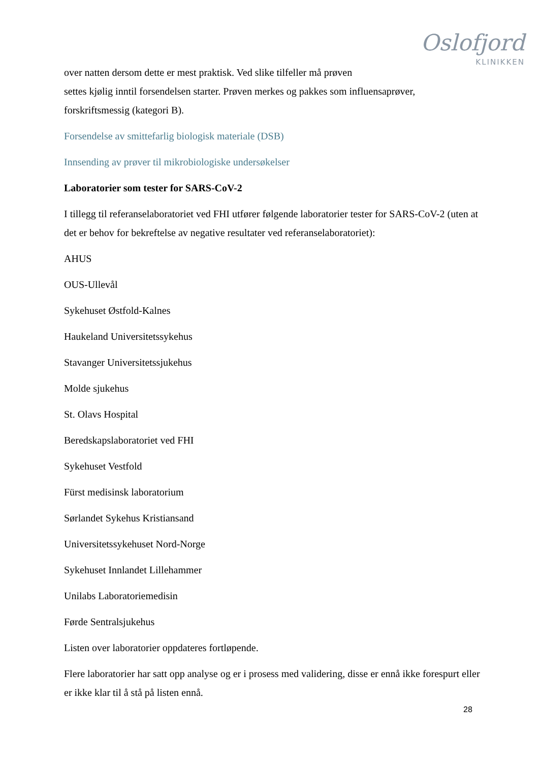Oslofjord
KLINIKKEN
over natten dersom dette er mest praktisk. Ved slike tilfeller må prøven
settes kjølig inntil forsendelsen starter. Prøven merkes og pakkes som influensaprøver,
forskriftsmessig (kategori B).
Forsendelse av smittefarlig biologisk materiale (DSB)
Innsending av prøver til mikrobiologiske undersøkelser
Laboratorier som tester for SARS-CoV-2
I tillegg til referanselaboratoriet ved FHI utfører følgende laboratorier tester for SARS-CoV-2 (uten at det er behov for bekreftelse av negative resultater ved referanselaboratoriet):
AHUS
OUS-Ullevål
Sykehuset Østfold-Kalnes
Haukeland Universitetssykehus
Stavanger Universitetssjukehus
Molde sjukehus
St. Olavs Hospital
Beredskapslaboratoriet ved FHI
Sykehuset Vestfold
Fürst medisinsk laboratorium
Sørlandet Sykehus Kristiansand
Universitetssykehuset Nord-Norge
Sykehuset Innlandet Lillehammer
Unilabs Laboratoriemedisin
Førde Sentralsjukehus
Listen over laboratorier oppdateres fortløpende.
Flere laboratorier har satt opp analyse og er i prosess med validering, disse er ennå ikke forespurt eller er ikke klar til å stå på listen ennå.
28